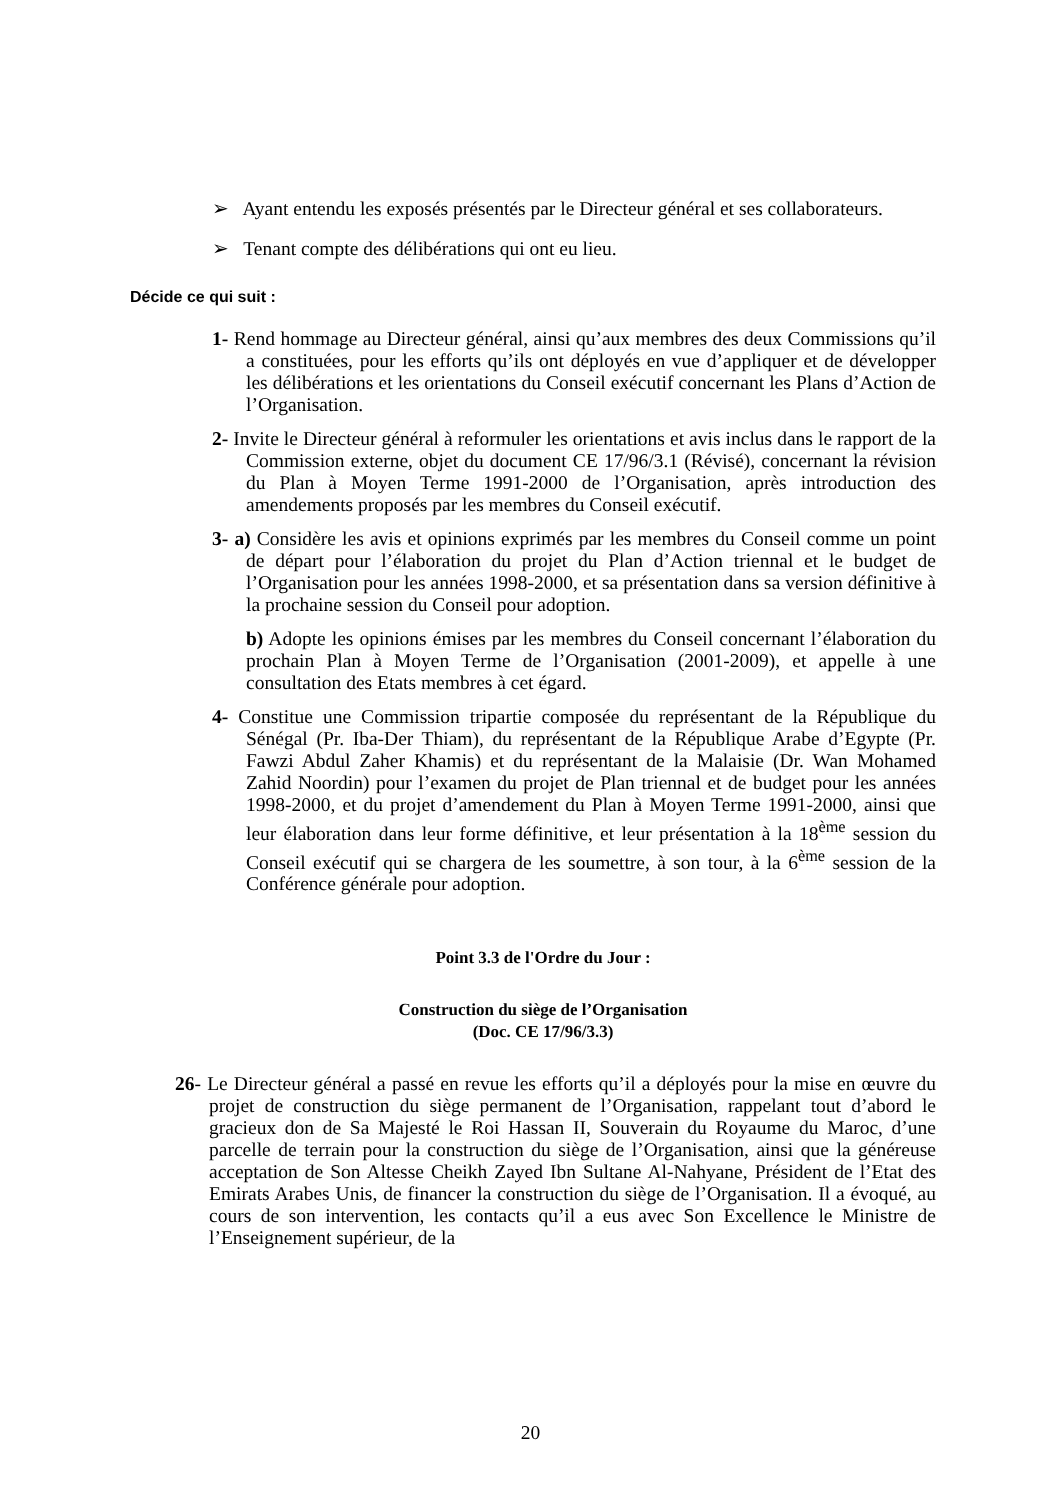➢ Ayant entendu les exposés présentés par le Directeur général et ses collaborateurs.
➢ Tenant compte des délibérations qui ont eu lieu.
Décide ce qui suit :
1- Rend hommage au Directeur général, ainsi qu’aux membres des deux Commissions qu’il a constituées, pour les efforts qu’ils ont déployés en vue d’appliquer et de développer les délibérations et les orientations du Conseil exécutif concernant les Plans d’Action de l’Organisation.
2- Invite le Directeur général à reformuler les orientations et avis inclus dans le rapport de la Commission externe, objet du document CE 17/96/3.1 (Révisé), concernant la révision du Plan à Moyen Terme 1991-2000 de l’Organisation, après introduction des amendements proposés par les membres du Conseil exécutif.
3- a) Considère les avis et opinions exprimés par les membres du Conseil comme un point de départ pour l’élaboration du projet du Plan d’Action triennal et le budget de l’Organisation pour les années 1998-2000, et sa présentation dans sa version définitive à la prochaine session du Conseil pour adoption.
b) Adopte les opinions émises par les membres du Conseil concernant l’élaboration du prochain Plan à Moyen Terme de l’Organisation (2001-2009), et appelle à une consultation des Etats membres à cet égard.
4- Constitue une Commission tripartie composée du représentant de la République du Sénégal (Pr. Iba-Der Thiam), du représentant de la République Arabe d’Egypte (Pr. Fawzi Abdul Zaher Khamis) et du représentant de la Malaisie (Dr. Wan Mohamed Zahid Noordin) pour l’examen du projet de Plan triennal et de budget pour les années 1998-2000, et du projet d’amendement du Plan à Moyen Terme 1991-2000, ainsi que leur élaboration dans leur forme définitive, et leur présentation à la 18<sup>ème</sup> session du Conseil exécutif qui se chargera de les soumettre, à son tour, à la 6<sup>ème</sup> session de la Conférence générale pour adoption.
Point 3.3 de l'Ordre du Jour :
Construction du siège de l’Organisation
(Doc. CE 17/96/3.3)
26- Le Directeur général a passé en revue les efforts qu’il a déployés pour la mise en œuvre du projet de construction du siège permanent de l’Organisation, rappelant tout d’abord le gracieux don de Sa Majesté le Roi Hassan II, Souverain du Royaume du Maroc, d’une parcelle de terrain pour la construction du siège de l’Organisation, ainsi que la généreuse acceptation de Son Altesse Cheikh Zayed Ibn Sultane Al-Nahyane, Président de l’Etat des Emirats Arabes Unis, de financer la construction du siège de l’Organisation. Il a évoqué, au cours de son intervention, les contacts qu’il a eus avec Son Excellence le Ministre de l’Enseignement supérieur, de la
20